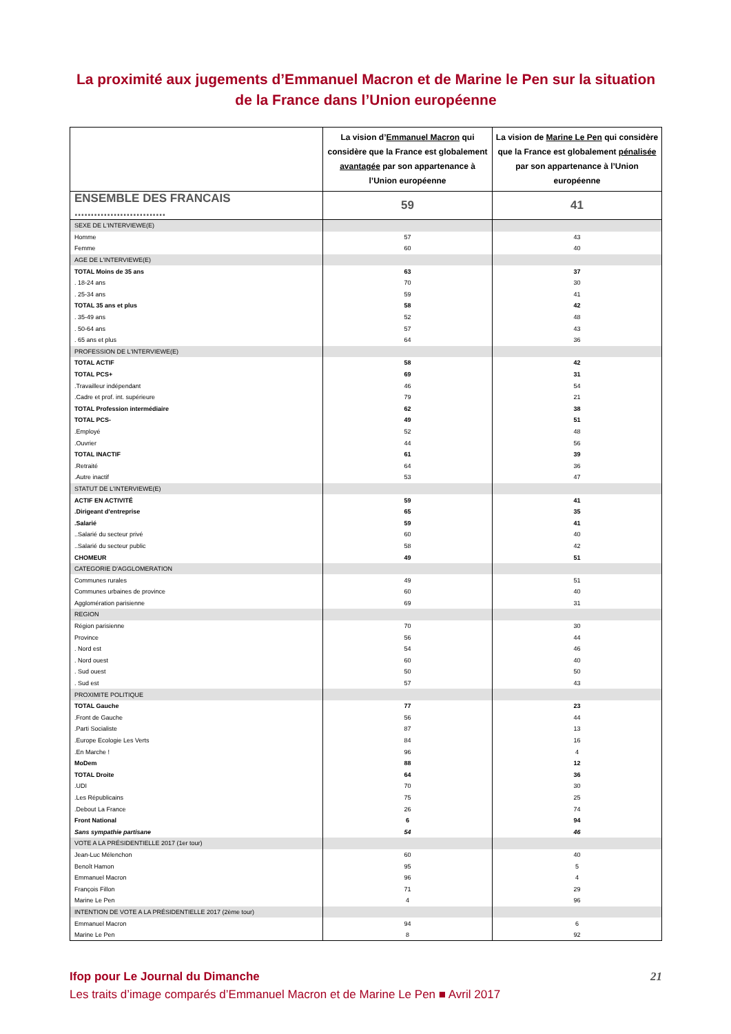La proximité aux jugements d’Emmanuel Macron et de Marine le Pen sur la situation de la France dans l’Union européenne
| | La vision d’ Emmanuel Macron qui considère que la France est globalement avantagée par son appartenance à l’Union européenne | La vision de Marine Le Pen qui considère que la France est globalement pénalisée par son appartenance à l’Union européenne |
| --- | --- | --- |
| ENSEMBLE DES FRANCAIS ............................ | 59 | 41 |
| SEXE DE L'INTERVIEWE(E) | | |
| Homme | 57 | 43 |
| Femme | 60 | 40 |
| AGE DE L'INTERVIEWE(E) | | |
| TOTAL Moins de 35 ans | 63 | 37 |
| . 18-24 ans | 70 | 30 |
| . 25-34 ans | 59 | 41 |
| TOTAL 35 ans et plus | 58 | 42 |
| . 35-49 ans | 52 | 48 |
| . 50-64 ans | 57 | 43 |
| . 65 ans et plus | 64 | 36 |
| PROFESSION DE L'INTERVIEWE(E) | | |
| TOTAL ACTIF | 58 | 42 |
| TOTAL PCS+ | 69 | 31 |
| .Travailleur indépendant | 46 | 54 |
| .Cadre et prof. int. supérieure | 79 | 21 |
| TOTAL Profession intermédiaire | 62 | 38 |
| TOTAL PCS- | 49 | 51 |
| .Employé | 52 | 48 |
| .Ouvrier | 44 | 56 |
| TOTAL INACTIF | 61 | 39 |
| .Retraité | 64 | 36 |
| .Autre inactif | 53 | 47 |
| STATUT DE L'INTERVIEWE(E) | | |
| ACTIF EN ACTIVITÉ | 59 | 41 |
| .Dirigeant d'entreprise | 65 | 35 |
| .Salarié | 59 | 41 |
| ..Salarié du secteur privé | 60 | 40 |
| ..Salarié du secteur public | 58 | 42 |
| CHOMEUR | 49 | 51 |
| CATEGORIE D'AGGLOMERATION | | |
| Communes rurales | 49 | 51 |
| Communes urbaines de province | 60 | 40 |
| Agglomération parisienne | 69 | 31 |
| REGION | | |
| Région parisienne | 70 | 30 |
| Province | 56 | 44 |
| . Nord est | 54 | 46 |
| . Nord ouest | 60 | 40 |
| . Sud ouest | 50 | 50 |
| . Sud est | 57 | 43 |
| PROXIMITE POLITIQUE | | |
| TOTAL Gauche | 77 | 23 |
| .Front de Gauche | 56 | 44 |
| .Parti Socialiste | 87 | 13 |
| .Europe Ecologie Les Verts | 84 | 16 |
| .En Marche ! | 96 | 4 |
| MoDem | 88 | 12 |
| TOTAL Droite | 64 | 36 |
| .UDI | 70 | 30 |
| .Les Républicains | 75 | 25 |
| .Debout La France | 26 | 74 |
| Front National | 6 | 94 |
| Sans sympathie partisane | 54 | 46 |
| VOTE A LA PRÉSIDENTIELLE 2017 (1er tour) | | |
| Jean-Luc Mélenchon | 60 | 40 |
| Benoît Hamon | 95 | 5 |
| Emmanuel Macron | 96 | 4 |
| François Fillon | 71 | 29 |
| Marine Le Pen | 4 | 96 |
| INTENTION DE VOTE A LA PRÉSIDENTIELLE 2017 (2ème tour) | | |
| Emmanuel Macron | 94 | 6 |
| Marine Le Pen | 8 | 92 |
Ifop pour Le Journal du Dimanche 21
Les traits d’image comparés d’Emmanuel Macron et de Marine Le Pen ■ Avril 2017